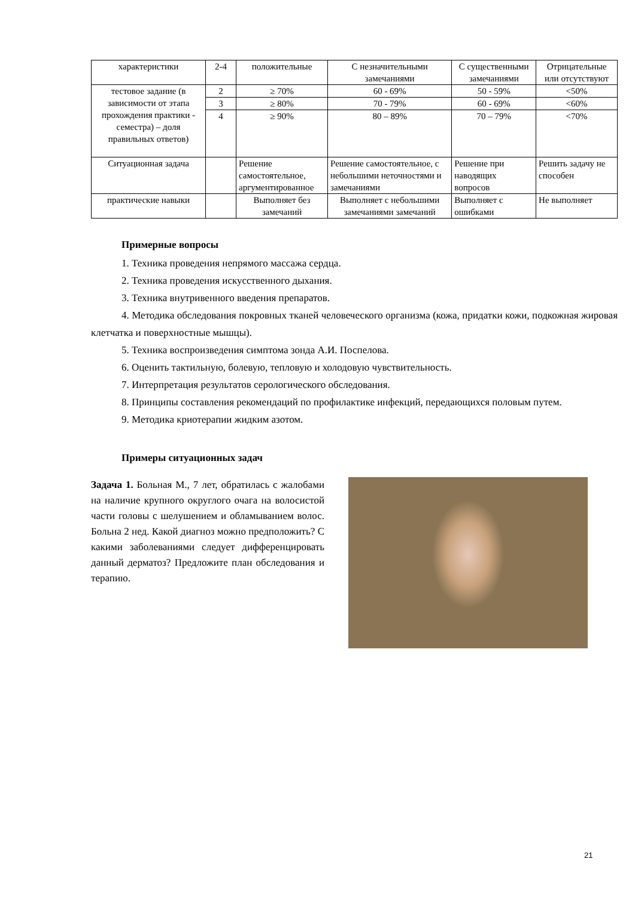| характеристики | 2-4 | положительные | С незначительными замечаниями | С существенными замечаниями | Отрицательные или отсутствуют |
| тестовое задание (в зависимости от этапа прохождения практики - семестра) – доля правильных ответов) | 2 | ≥ 70% | 60 - 69% | 50 - 59% | <50% |
| | 3 | ≥ 80% | 70 - 79% | 60 - 69% | <60% |
| | 4 | ≥ 90% | 80 – 89% | 70 – 79% | <70% |
| Ситуационная задача | | Решение самостоятельное, аргументированное | Решение самостоятельное, с небольшими неточностями и замечаниями | Решение при наводящих вопросов | Решить задачу не способен |
| практические навыки | | Выполняет без замечаний | Выполняет с небольшими замечаниями замечаний | Выполняет с ошибками | Не выполняет |
Примерные вопросы
1. Техника проведения непрямого массажа сердца.
2. Техника проведения искусственного дыхания.
3. Техника внутривенного введения препаратов.
4. Методика обследования покровных тканей человеческого организма (кожа, придатки кожи, подкожная жировая клетчатка и поверхностные мышцы).
5. Техника воспроизведения симптома зонда А.И. Поспелова.
6. Оценить тактильную, болевую, тепловую и холодовую чувствительность.
7. Интерпретация результатов серологического обследования.
8. Принципы составления рекомендаций по профилактике инфекций, передающихся половым путем.
9. Методика криотерапии жидким азотом.
Примеры ситуационных задач
Задача 1. Больная М., 7 лет, обратилась с жалобами на наличие крупного округлого очага на волосистой части головы с шелушением и обламыванием волос. Больна 2 нед. Какой диагноз можно предположить? С какими заболеваниями следует дифференцировать данный дерматоз? Предложите план обследования и терапию.
21